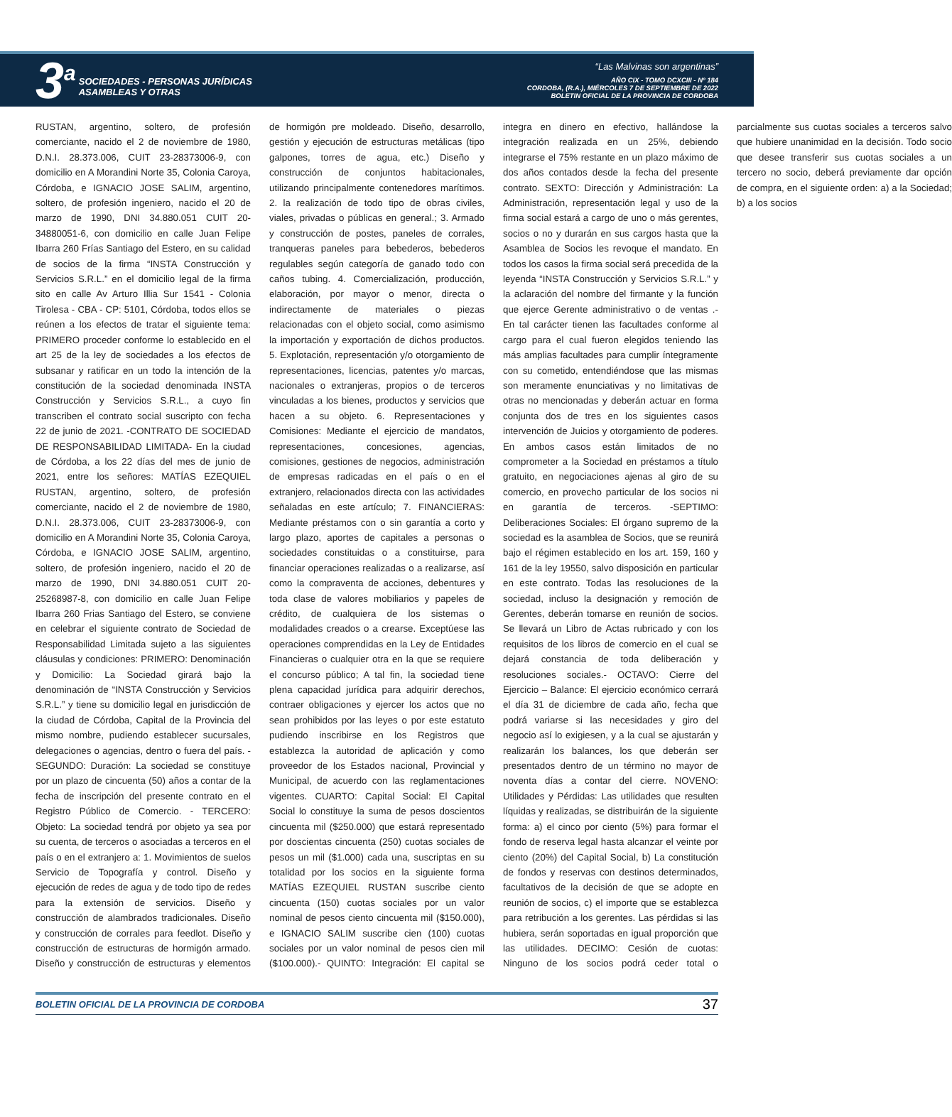3<sup>a</sup>
SOCIEDADES - PERSONAS JURÍDICAS
ASAMBLEAS Y OTRAS
“Las Malvinas son argentinas”
AÑO CIX - TOMO DCXCIII - Nº 184
CORDOBA, (R.A.), MIÉRCOLES 7 DE SEPTIEMBRE DE 2022
BOLETIN OFICIAL DE LA PROVINCIA DE CORDOBA
RUSTAN, argentino, soltero, de profesión comerciante, nacido el 2 de noviembre de 1980, D.N.I. 28.373.006, CUIT 23-28373006-9, con domicilio en A Morandini Norte 35, Colonia Caroya, Córdoba, e IGNACIO JOSE SALIM, argentino, soltero, de profesión ingeniero, nacido el 20 de marzo de 1990, DNI 34.880.051 CUIT 20-34880051-6, con domicilio en calle Juan Felipe Ibarra 260 Frías Santiago del Estero, en su calidad de socios de la firma “INSTA Construcción y Servicios S.R.L.” en el domicilio legal de la firma sito en calle Av Arturo Illia Sur 1541 - Colonia Tirolesa - CBA - CP: 5101, Córdoba, todos ellos se reúnen a los efectos de tratar el siguiente tema: PRIMERO proceder conforme lo establecido en el art 25 de la ley de sociedades a los efectos de subsanar y ratificar en un todo la intención de la constitución de la sociedad denominada INSTA Construcción y Servicios S.R.L., a cuyo fin transcriben el contrato social suscripto con fecha 22 de junio de 2021. -CONTRATO DE SOCIEDAD DE RESPONSABILIDAD LIMITADA- En la ciudad de Córdoba, a los 22 días del mes de junio de 2021, entre los señores: MATÍAS EZEQUIEL RUSTAN, argentino, soltero, de profesión comerciante, nacido el 2 de noviembre de 1980, D.N.I. 28.373.006, CUIT 23-28373006-9, con domicilio en A Morandini Norte 35, Colonia Caroya, Córdoba, e IGNACIO JOSE SALIM, argentino, soltero, de profesión ingeniero, nacido el 20 de marzo de 1990, DNI 34.880.051 CUIT 20-25268987-8, con domicilio en calle Juan Felipe Ibarra 260 Frias Santiago del Estero, se conviene en celebrar el siguiente contrato de Sociedad de Responsabilidad Limitada sujeto a las siguientes cláusulas y condiciones: PRIMERO: Denominación y Domicilio: La Sociedad girará bajo la denominación de “INSTA Construcción y Servicios S.R.L.” y tiene su domicilio legal en jurisdicción de la ciudad de Córdoba, Capital de la Provincia del mismo nombre, pudiendo establecer sucursales, delegaciones o agencias, dentro o fuera del país. - SEGUNDO: Duración: La sociedad se constituye por un plazo de cincuenta (50) años a contar de la fecha de inscripción del presente contrato en el Registro Público de Comercio. - TERCERO: Objeto: La sociedad tendrá por objeto ya sea por su cuenta, de terceros o asociadas a terceros en el país o en el extranjero a: 1. Movimientos de suelos Servicio de Topografía y control. Diseño y ejecución de redes de agua y de todo tipo de redes para la extensión de servicios. Diseño y construcción de alambrados tradicionales. Diseño y construcción de corrales para feedlot. Diseño y construcción de estructuras de hormigón armado. Diseño y construcción de estructuras y elementos de hormigón pre moldeado. Diseño, desarrollo, gestión y ejecución de estructuras metálicas (tipo galpones, torres de agua, etc.) Diseño y construcción de conjuntos habitacionales, utilizando principalmente contenedores marítimos. 2. la realización de todo tipo de obras civiles, viales, privadas o públicas en general.; 3. Armado y construcción de postes, paneles de corrales, tranqueras paneles para bebederos, bebederos regulables según categoría de ganado todo con caños tubing. 4. Comercialización, producción, elaboración, por mayor o menor, directa o indirectamente de materiales o piezas relacionadas con el objeto social, como asimismo la importación y exportación de dichos productos. 5. Explotación, representación y/o otorgamiento de representaciones, licencias, patentes y/o marcas, nacionales o extranjeras, propios o de terceros vinculadas a los bienes, productos y servicios que hacen a su objeto. 6. Representaciones y Comisiones: Mediante el ejercicio de mandatos, representaciones, concesiones, agencias, comisiones, gestiones de negocios, administración de empresas radicadas en el país o en el extranjero, relacionados directa con las actividades señaladas en este artículo; 7. FINANCIERAS: Mediante préstamos con o sin garantía a corto y largo plazo, aportes de capitales a personas o sociedades constituidas o a constituirse, para financiar operaciones realizadas o a realizarse, así como la compraventa de acciones, debentures y toda clase de valores mobiliarios y papeles de crédito, de cualquiera de los sistemas o modalidades creados o a crearse. Exceptúese las operaciones comprendidas en la Ley de Entidades Financieras o cualquier otra en la que se requiere el concurso público; A tal fin, la sociedad tiene plena capacidad jurídica para adquirir derechos, contraer obligaciones y ejercer los actos que no sean prohibidos por las leyes o por este estatuto pudiendo inscribirse en los Registros que establezca la autoridad de aplicación y como proveedor de los Estados nacional, Provincial y Municipal, de acuerdo con las reglamentaciones vigentes. CUARTO: Capital Social: El Capital Social lo constituye la suma de pesos doscientos cincuenta mil ($250.000) que estará representado por doscientas cincuenta (250) cuotas sociales de pesos un mil ($1.000) cada una, suscriptas en su totalidad por los socios en la siguiente forma MATÍAS EZEQUIEL RUSTAN suscribe ciento cincuenta (150) cuotas sociales por un valor nominal de pesos ciento cincuenta mil ($150.000), e IGNACIO SALIM suscribe cien (100) cuotas sociales por un valor nominal de pesos cien mil ($100.000).- QUINTO: Integración: El capital se integra en dinero en efectivo, hallándose la integración realizada en un 25%, debiendo integrarse el 75% restante en un plazo máximo de dos años contados desde la fecha del presente contrato. SEXTO: Dirección y Administración: La Administración, representación legal y uso de la firma social estará a cargo de uno o más gerentes, socios o no y durarán en sus cargos hasta que la Asamblea de Socios les revoque el mandato. En todos los casos la firma social será precedida de la leyenda “INSTA Construcción y Servicios S.R.L.” y la aclaración del nombre del firmante y la función que ejerce Gerente administrativo o de ventas .- En tal carácter tienen las facultades conforme al cargo para el cual fueron elegidos teniendo las más amplias facultades para cumplir íntegramente con su cometido, entendiéndose que las mismas son meramente enunciativas y no limitativas de otras no mencionadas y deberán actuar en forma conjunta dos de tres en los siguientes casos intervención de Juicios y otorgamiento de poderes. En ambos casos están limitados de no comprometer a la Sociedad en préstamos a título gratuito, en negociaciones ajenas al giro de su comercio, en provecho particular de los socios ni en garantía de terceros. -SEPTIMO: Deliberaciones Sociales: El órgano supremo de la sociedad es la asamblea de Socios, que se reunirá bajo el régimen establecido en los art. 159, 160 y 161 de la ley 19550, salvo disposición en particular en este contrato. Todas las resoluciones de la sociedad, incluso la designación y remoción de Gerentes, deberán tomarse en reunión de socios. Se llevará un Libro de Actas rubricado y con los requisitos de los libros de comercio en el cual se dejará constancia de toda deliberación y resoluciones sociales.- OCTAVO: Cierre del Ejercicio – Balance: El ejercicio económico cerrará el día 31 de diciembre de cada año, fecha que podrá variarse si las necesidades y giro del negocio así lo exigiesen, y a la cual se ajustarán y realizarán los balances, los que deberán ser presentados dentro de un término no mayor de noventa días a contar del cierre. NOVENO: Utilidades y Pérdidas: Las utilidades que resulten líquidas y realizadas, se distribuirán de la siguiente forma: a) el cinco por ciento (5%) para formar el fondo de reserva legal hasta alcanzar el veinte por ciento (20%) del Capital Social, b) La constitución de fondos y reservas con destinos determinados, facultativos de la decisión de que se adopte en reunión de socios, c) el importe que se establezca para retribución a los gerentes. Las pérdidas si las hubiera, serán soportadas en igual proporción que las utilidades. DECIMO: Cesión de cuotas: Ninguno de los socios podrá ceder total o parcialmente sus cuotas sociales a terceros salvo que hubiere unanimidad en la decisión. Todo socio que desee transferir sus cuotas sociales a un tercero no socio, deberá previamente dar opción de compra, en el siguiente orden: a) a la Sociedad; b) a los socios
BOLETIN OFICIAL DE LA PROVINCIA DE CORDOBA 37